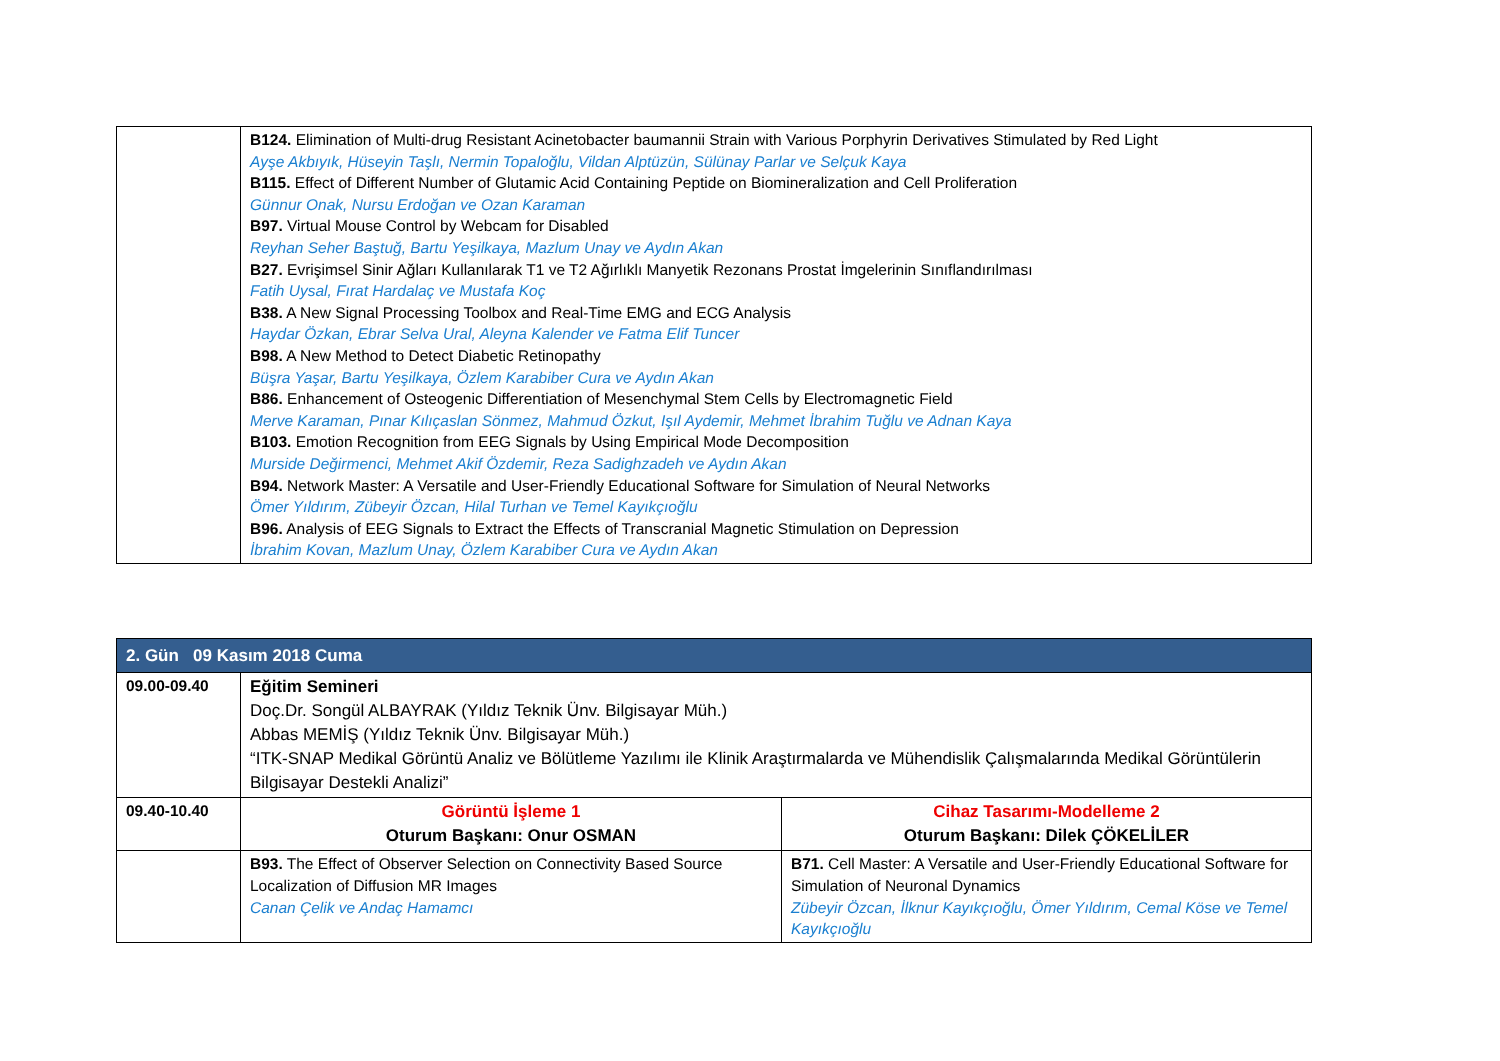| | B124. Elimination of Multi-drug Resistant Acinetobacter baumannii Strain with Various Porphyrin Derivatives Stimulated by Red Light Ayşe Akbıyık, Hüseyin Taşlı, Nermin Topaloğlu, Vildan Alptüzün, Sülünay Parlar ve Selçuk Kaya B115. Effect of Different Number of Glutamic Acid Containing Peptide on Biomineralization and Cell Proliferation Günnur Onak, Nursu Erdoğan ve Ozan Karaman B97. Virtual Mouse Control by Webcam for Disabled Reyhan Seher Baştuğ, Bartu Yeşilkaya, Mazlum Unay ve Aydın Akan B27. Evrişimsel Sinir Ağları Kullanılarak T1 ve T2 Ağırlıklı Manyetik Rezonans Prostat İmgelerinin Sınıflandırılması Fatih Uysal, Fırat Hardalaç ve Mustafa Koç B38. A New Signal Processing Toolbox and Real-Time EMG and ECG Analysis Haydar Özkan, Ebrar Selva Ural, Aleyna Kalender ve Fatma Elif Tuncer B98. A New Method to Detect Diabetic Retinopathy Büşra Yaşar, Bartu Yeşilkaya, Özlem Karabiber Cura ve Aydın Akan B86. Enhancement of Osteogenic Differentiation of Mesenchymal Stem Cells by Electromagnetic Field Merve Karaman, Pınar Kılıçaslan Sönmez, Mahmud Özkut, Işıl Aydemir, Mehmet İbrahim Tuğlu ve Adnan Kaya B103. Emotion Recognition from EEG Signals by Using Empirical Mode Decomposition Murside Değirmenci, Mehmet Akif Özdemir, Reza Sadighzadeh ve Aydın Akan B94. Network Master: A Versatile and User-Friendly Educational Software for Simulation of Neural Networks Ömer Yıldırım, Zübeyir Özcan, Hilal Turhan ve Temel Kayıkçıoğlu B96. Analysis of EEG Signals to Extract the Effects of Transcranial Magnetic Stimulation on Depression İbrahim Kovan, Mazlum Unay, Özlem Karabiber Cura ve Aydın Akan |
| 2. Gün 09 Kasım 2018 Cuma | | |
| --- | --- | --- |
| 09.00-09.40 | Eğitim Semineri Doç.Dr. Songül ALBAYRAK (Yıldız Teknik Ünv. Bilgisayar Müh.) Abbas MEMİŞ (Yıldız Teknik Ünv. Bilgisayar Müh.) “ITK-SNAP Medikal Görüntü Analiz ve Bölütleme Yazılımı ile Klinik Araştırmalarda ve Mühendislik Çalışmalarında Medikal Görüntülerin Bilgisayar Destekli Analizi” | |
| 09.40-10.40 | Görüntü İşleme 1 Oturum Başkanı: Onur OSMAN | Cihaz Tasarımı-Modelleme 2 Oturum Başkanı: Dilek ÇÖKELİLER |
| | B93. The Effect of Observer Selection on Connectivity Based Source Localization of Diffusion MR Images Canan Çelik ve Andaç Hamamcı | B71. Cell Master: A Versatile and User-Friendly Educational Software for Simulation of Neuronal Dynamics Zübeyir Özcan, İlknur Kayıkçıoğlu, Ömer Yıldırım, Cemal Köse ve Temel Kayıkçıoğlu |